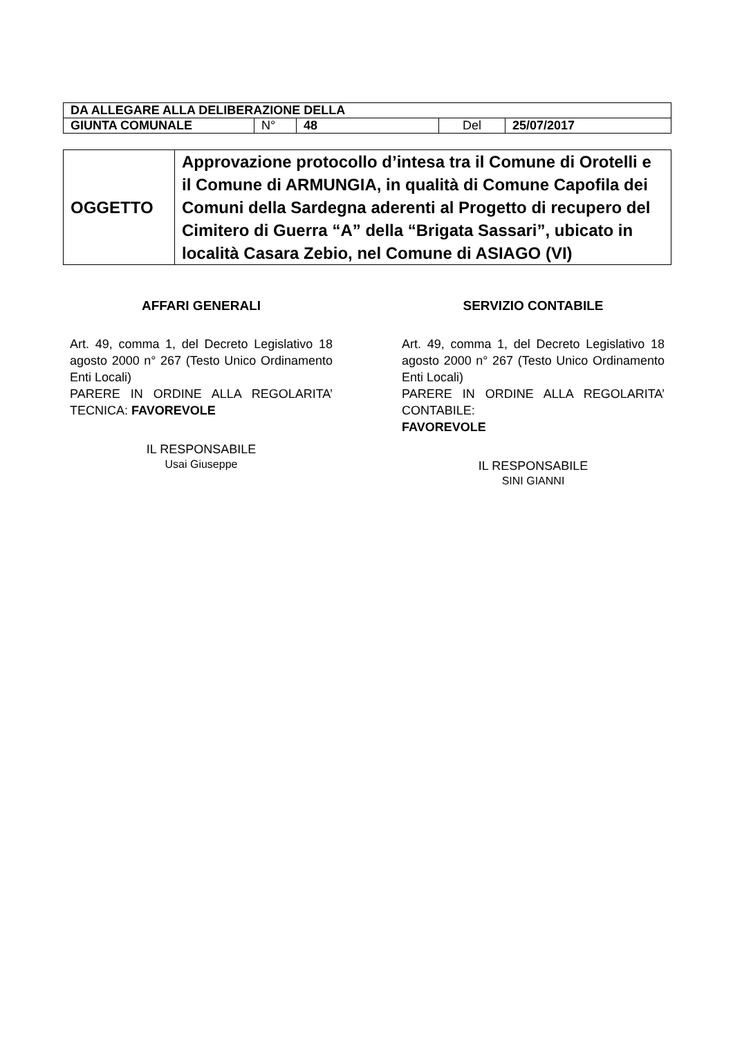| DA ALLEGARE ALLA DELIBERAZIONE DELLA | | | | |
| GIUNTA COMUNALE | N° | 48 | Del | 25/07/2017 |
| OGGETTO | Approvazione protocollo d’intesa tra il Comune di Orotelli e il Comune di ARMUNGIA, in qualità di Comune Capofila dei Comuni della Sardegna aderenti al Progetto di recupero del Cimitero di Guerra “A” della “Brigata Sassari”, ubicato in località Casara Zebio, nel Comune di ASIAGO (VI) |
AFFARI GENERALI
Art. 49, comma 1, del Decreto Legislativo 18 agosto 2000 n° 267 (Testo Unico Ordinamento Enti Locali)
PARERE IN ORDINE ALLA REGOLARITA’ TECNICA: FAVOREVOLE
IL RESPONSABILE
Usai Giuseppe
SERVIZIO CONTABILE
Art. 49, comma 1, del Decreto Legislativo 18 agosto 2000 n° 267 (Testo Unico Ordinamento Enti Locali)
PARERE IN ORDINE ALLA REGOLARITA’ CONTABILE:
FAVOREVOLE
IL RESPONSABILE
SINI GIANNI